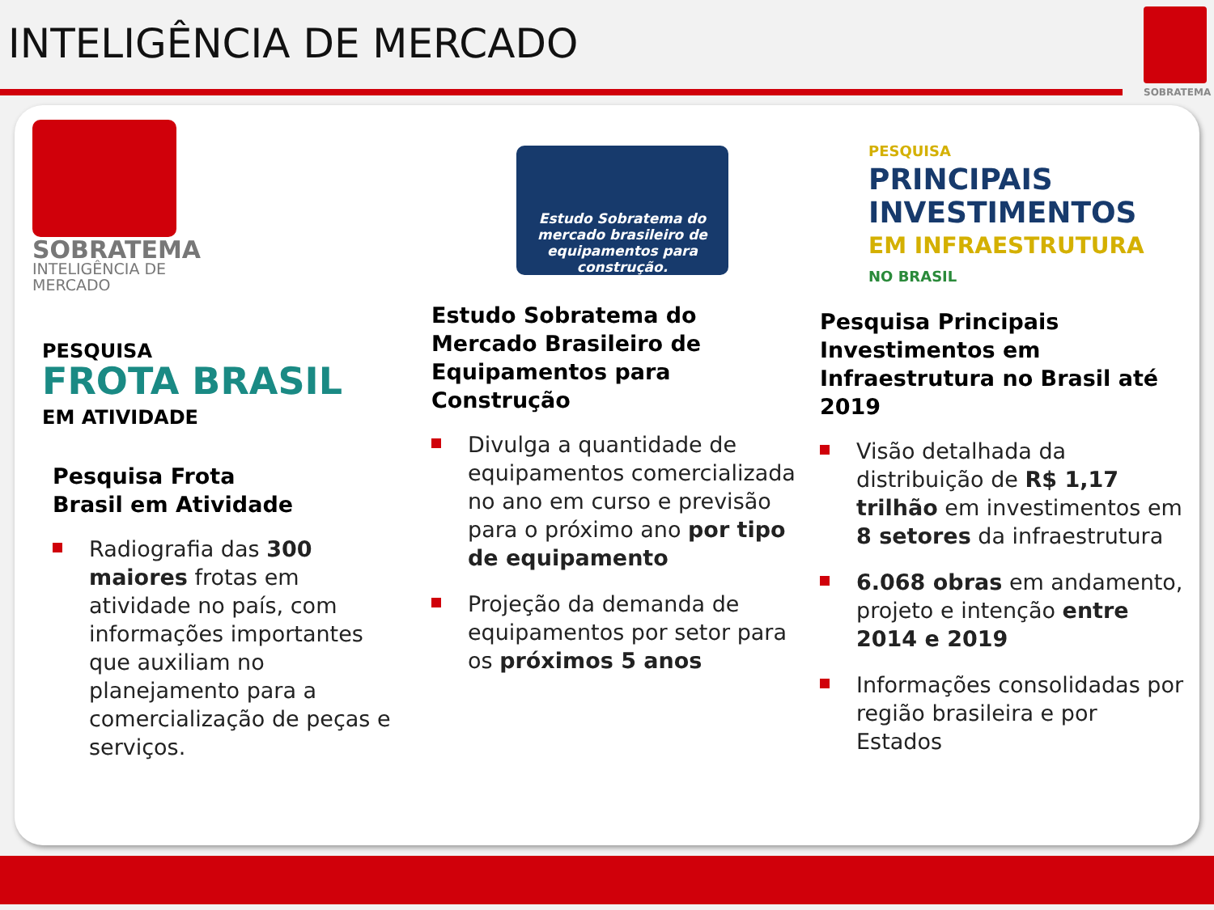INTELIGÊNCIA DE MERCADO
SOBRATEMA
SOBRATEMA
INTELIGÊNCIA DE MERCADO
PESQUISA
FROTA BRASIL
EM ATIVIDADE
Pesquisa Frota
Brasil em Atividade
Radiografia das 300 maiores frotas em atividade no país, com informações importantes que auxiliam no planejamento para a comercialização de peças e serviços.
Estudo Sobratema do mercado brasileiro de equipamentos para construção.
Estudo Sobratema do Mercado Brasileiro de Equipamentos para Construção
Divulga a quantidade de equipamentos comercializada no ano em curso e previsão para o próximo ano por tipo de equipamento
Projeção da demanda de equipamentos por setor para os próximos 5 anos
PESQUISA
PRINCIPAIS
INVESTIMENTOS
EM INFRAESTRUTURA
NO BRASIL
Pesquisa Principais Investimentos em Infraestrutura no Brasil até 2019
Visão detalhada da distribuição de R$ 1,17 trilhão em investimentos em 8 setores da infraestrutura
6.068 obras em andamento, projeto e intenção entre 2014 e 2019
Informações consolidadas por região brasileira e por Estados